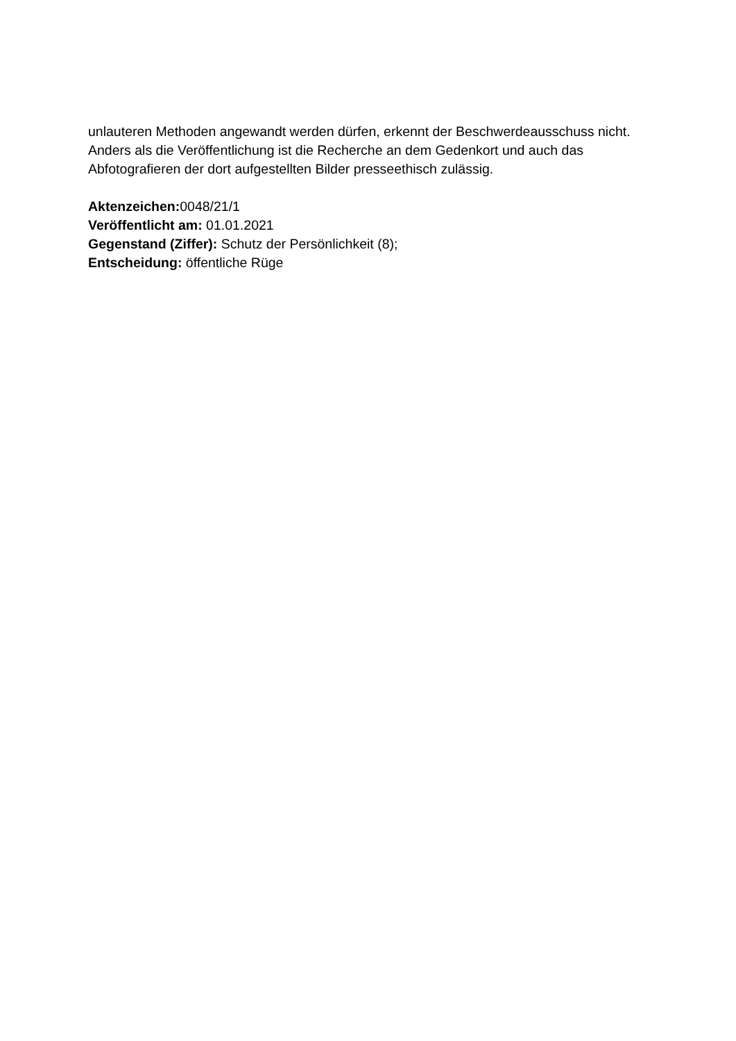unlauteren Methoden angewandt werden dürfen, erkennt der Beschwerdeausschuss nicht. Anders als die Veröffentlichung ist die Recherche an dem Gedenkort und auch das Abfotografieren der dort aufgestellten Bilder presseethisch zulässig.
Aktenzeichen: 0048/21/1
Veröffentlicht am: 01.01.2021
Gegenstand (Ziffer): Schutz der Persönlichkeit (8);
Entscheidung: öffentliche Rüge